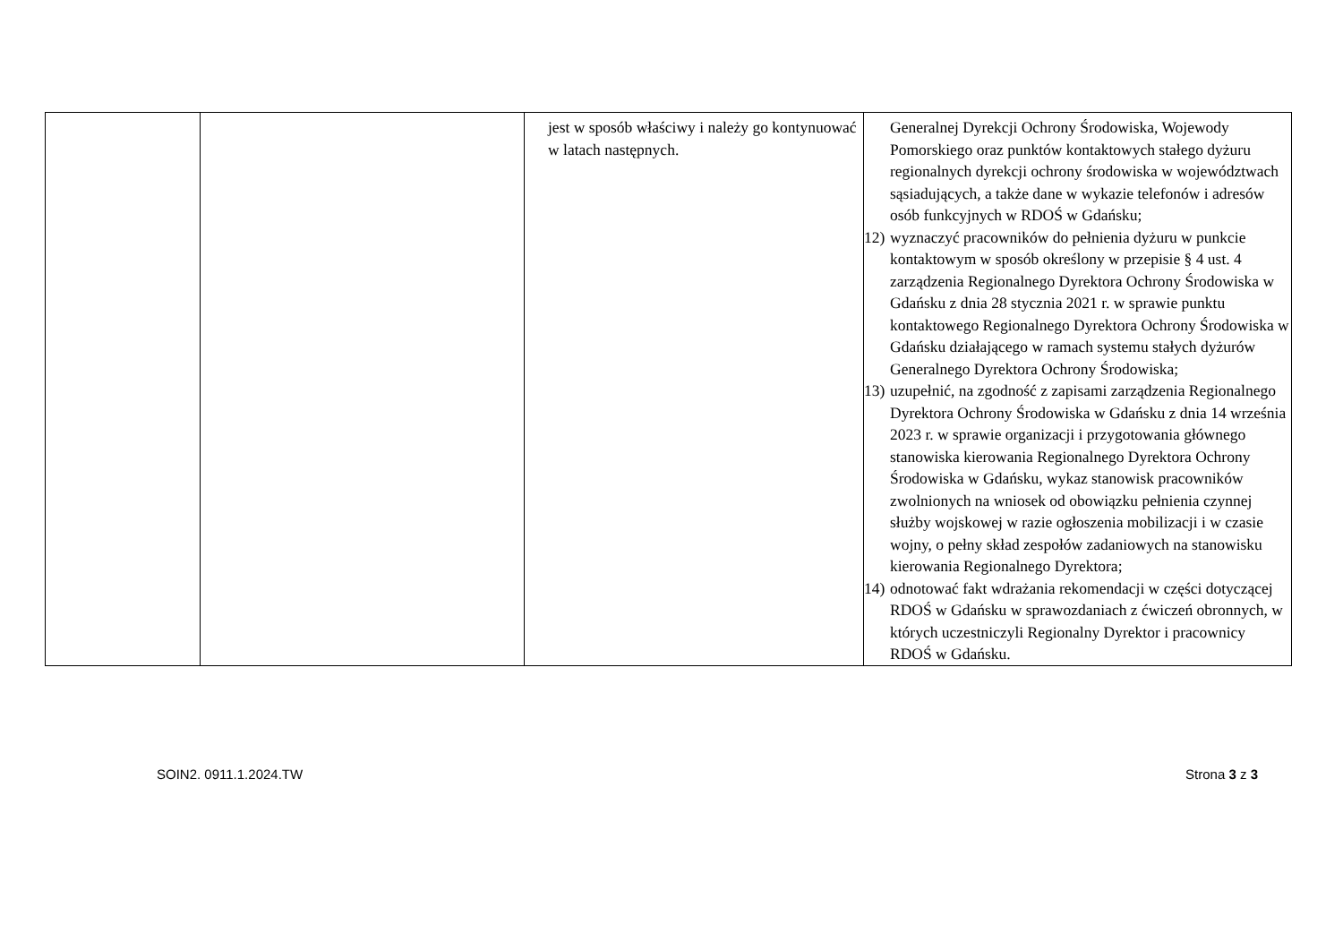| | | jest w sposób właściwy i należy go kontynuować w latach następnych. | Generalnej Dyrekcji Ochrony Środowiska, Wojewody Pomorskiego oraz punktów kontaktowych stałego dyżuru regionalnych dyrekcji ochrony środowiska w województwach sąsiadujących, a także dane w wykazie telefonów i adresów osób funkcyjnych w RDOŚ w Gdańsku; 12) wyznaczyć pracowników do pełnienia dyżuru w punkcie kontaktowym w sposób określony w przepisie § 4 ust. 4 zarządzenia Regionalnego Dyrektora Ochrony Środowiska w Gdańsku z dnia 28 stycznia 2021 r. w sprawie punktu kontaktowego Regionalnego Dyrektora Ochrony Środowiska w Gdańsku działającego w ramach systemu stałych dyżurów Generalnego Dyrektora Ochrony Środowiska; 13) uzupełnić, na zgodność z zapisami zarządzenia Regionalnego Dyrektora Ochrony Środowiska w Gdańsku z dnia 14 września 2023 r. w sprawie organizacji i przygotowania głównego stanowiska kierowania Regionalnego Dyrektora Ochrony Środowiska w Gdańsku, wykaz stanowisk pracowników zwolnionych na wniosek od obowiązku pełnienia czynnej służby wojskowej w razie ogłoszenia mobilizacji i w czasie wojny, o pełny skład zespołów zadaniowych na stanowisku kierowania Regionalnego Dyrektora; 14) odnotować fakt wdrażania rekomendacji w części dotyczącej RDOŚ w Gdańsku w sprawozdaniach z ćwiczeń obronnych, w których uczestniczyli Regionalny Dyrektor i pracownicy RDOŚ w Gdańsku. |
SOIN2. 0911.1.2024.TW Strona 3 z 3